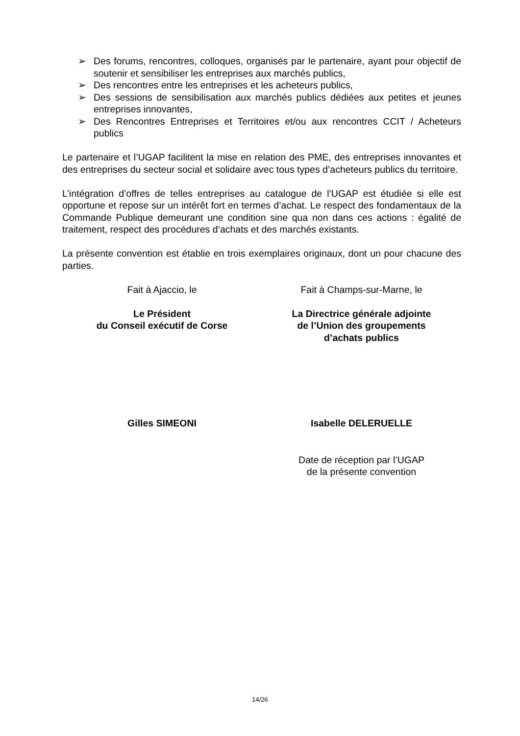➢ Des forums, rencontres, colloques, organisés par le partenaire, ayant pour objectif de soutenir et sensibiliser les entreprises aux marchés publics,
➢ Des rencontres entre les entreprises et les acheteurs publics,
➢ Des sessions de sensibilisation aux marchés publics dédiées aux petites et jeunes entreprises innovantes,
➢ Des Rencontres Entreprises et Territoires et/ou aux rencontres CCIT / Acheteurs publics
Le partenaire et l’UGAP facilitent la mise en relation des PME, des entreprises innovantes et des entreprises du secteur social et solidaire avec tous types d’acheteurs publics du territoire.
L’intégration d’offres de telles entreprises au catalogue de l’UGAP est étudiée si elle est opportune et repose sur un intérêt fort en termes d’achat. Le respect des fondamentaux de la Commande Publique demeurant une condition sine qua non dans ces actions : égalité de traitement, respect des procédures d’achats et des marchés existants.
La présente convention est établie en trois exemplaires originaux, dont un pour chacune des parties.
Fait à Ajaccio, le Fait à Champs-sur-Marne, le
Le Président
du Conseil exécutif de Corse
La Directrice générale adjointe
de l’Union des groupements
d’achats publics
Gilles SIMEONI Isabelle DELERUELLE
Date de réception par l’UGAP
de la présente convention
14/26